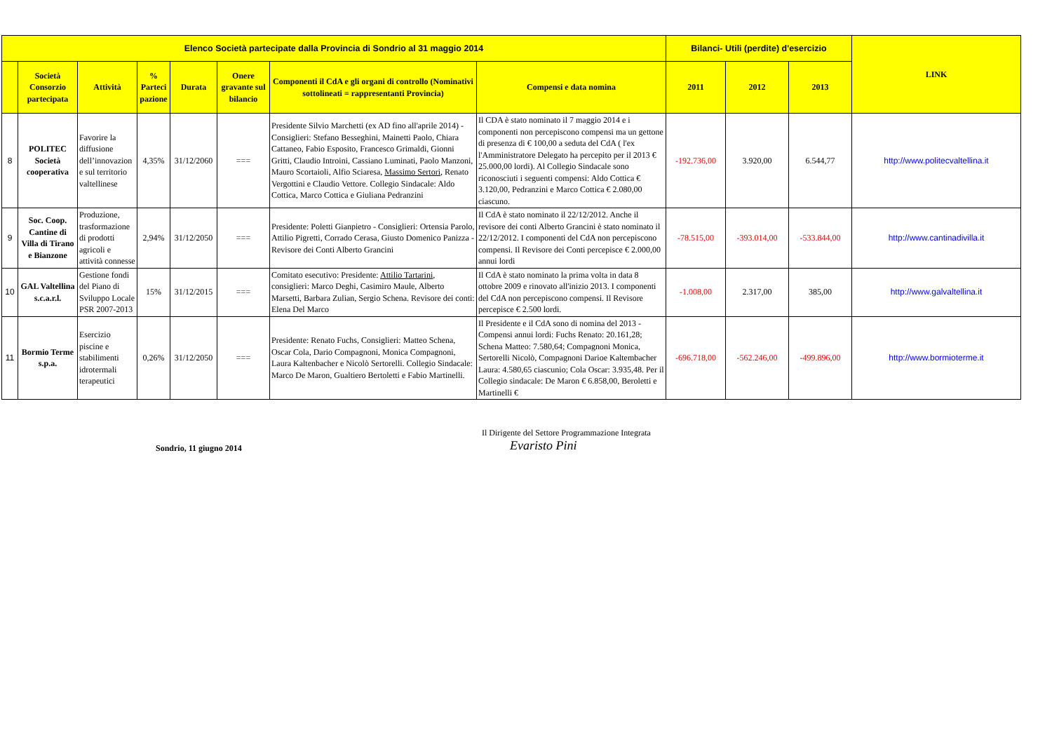| Elenco Società partecipate dalla Provincia di Sondrio al 31 maggio 2014 | | | | | | | | Bilanci- Utili (perdite) d'esercizio | | | LINK |
| --- | --- | --- | --- | --- | --- | --- | --- | --- | --- | --- | --- |
| | Società Consorzio partecipata | Attività | % Parteci pazione | Durata | Onere gravante sul bilancio | Componenti il CdA e gli organi di controllo (Nominativi sottolineati = rappresentanti Provincia) | Compensi e data nomina | 2011 | 2012 | 2013 | |
| 8 | POLITEC Società cooperativa | Favorire la diffusione dell’innovazion e sul territorio valtellinese | 4,35% | 31/12/2060 | === | Presidente Silvio Marchetti (ex AD fino all'aprile 2014) - Consiglieri: Stefano Besseghini, Mainetti Paolo, Chiara Cattaneo, Fabio Esposito, Francesco Grimaldi, Gionni Gritti, Claudio Introini, Cassiano Luminati, Paolo Manzoni, Mauro Scortaioli, Alfio Sciaresa, Massimo Sertori , Renato Vergottini e Claudio Vettore. Collegio Sindacale: Aldo Cottica, Marco Cottica e Giuliana Pedranzini | Il CDA è stato nominato il 7 maggio 2014 e i componenti non percepiscono compensi ma un gettone di presenza di € 100,00 a seduta del CdA ( l'ex l'Amministratore Delegato ha percepito per il 2013 € 25.000,00 lordi). Al Collegio Sindacale sono riconosciuti i seguenti compensi: Aldo Cottica € 3.120,00, Pedranzini e Marco Cottica € 2.080,00 ciascuno. | -192.736,00 | 3.920,00 | 6.544,77 | http://www.politecvaltellina.it |
| 9 | Soc. Coop. Cantine di Villa di Tirano e Bianzone | Produzione, trasformazione di prodotti agricoli e attività connesse | 2,94% | 31/12/2050 | === | Presidente: Poletti Gianpietro - Consiglieri: Ortensia Parolo, Attilio Pigretti, Corrado Cerasa, Giusto Domenico Panizza - Revisore dei Conti Alberto Grancini | Il CdA è stato nominato il 22/12/2012. Anche il revisore dei conti Alberto Grancini è stato nominato il 22/12/2012. I componenti del CdA non percepiscono compensi. Il Revisore dei Conti percepisce € 2.000,00 annui lordi | -78.515,00 | -393.014,00 | -533.844,00 | http://www.cantinadivilla.it |
| 10 | GAL Valtellina s.c.a.r.l. | Gestione fondi del Piano di Sviluppo Locale PSR 2007-2013 | 15% | 31/12/2015 | === | Comitato esecutivo: Presidente: Attilio Tartarini , consiglieri: Marco Deghi, Casimiro Maule, Alberto Marsetti, Barbara Zulian, Sergio Schena. Revisore dei conti: Elena Del Marco | Il CdA è stato nominato la prima volta in data 8 ottobre 2009 e rinovato all'inizio 2013. I componenti del CdA non percepiscono compensi. Il Revisore percepisce € 2.500 lordi. | -1.008,00 | 2.317,00 | 385,00 | http://www.galvaltellina.it |
| 11 | Bormio Terme s.p.a. | Esercizio piscine e stabilimenti idrotermali terapeutici | 0,26% | 31/12/2050 | === | Presidente: Renato Fuchs, Consiglieri: Matteo Schena, Oscar Cola, Dario Compagnoni, Monica Compagnoni, Laura Kaltenbacher e Nicolò Sertorelli. Collegio Sindacale: Marco De Maron, Gualtiero Bertoletti e Fabio Martinelli. | Il Presidente e il CdA sono di nomina del 2013 - Compensi annui lordi: Fuchs Renato: 20.161,28; Schena Matteo: 7.580,64; Compagnoni Monica, Sertorelli Nicolò, Compagnoni Darioe Kaltembacher Laura: 4.580,65 ciascunio; Cola Oscar: 3.935,48. Per il Collegio sindacale: De Maron € 6.858,00, Beroletti e Martinelli € | -696.718,00 | -562.246,00 | -499.896,00 | http://www.bormioterme.it |
Sondrio, 11 giugno 2014
Il Dirigente del Settore Programmazione Integrata
Evaristo Pini